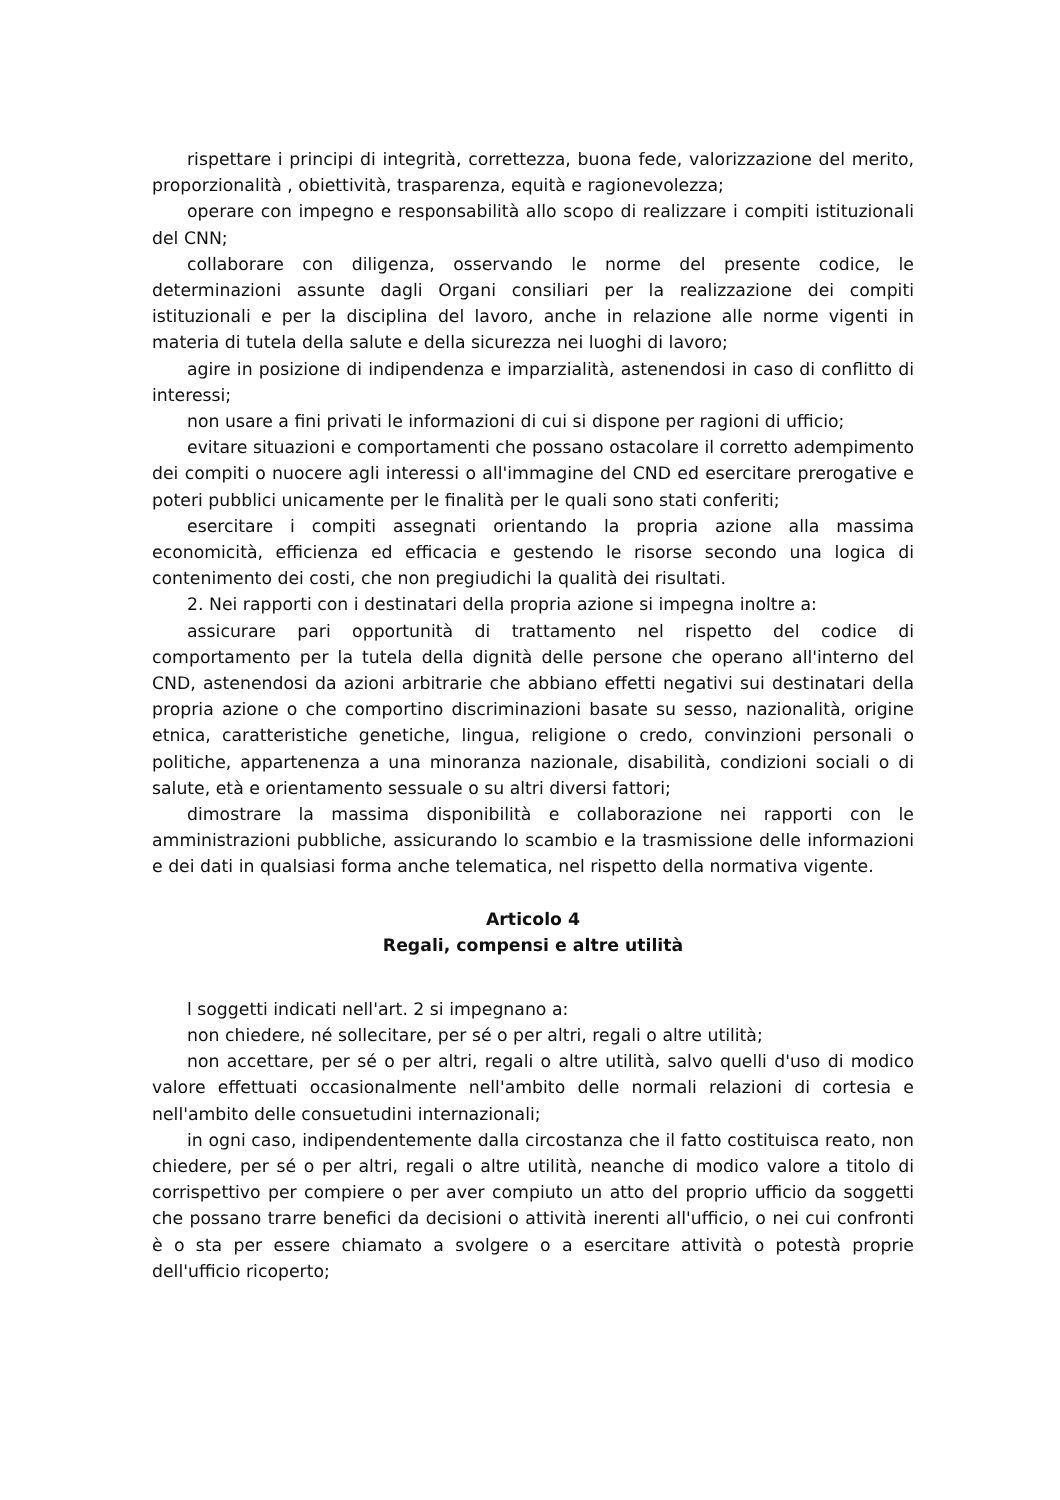rispettare i principi di integrità, correttezza, buona fede, valorizzazione del merito, proporzionalità , obiettività, trasparenza, equità e ragionevolezza;
operare con impegno e responsabilità allo scopo di realizzare i compiti istituzionali del CNN;
collaborare con diligenza, osservando le norme del presente codice, le determinazioni assunte dagli Organi consiliari per la realizzazione dei compiti istituzionali e per la disciplina del lavoro, anche in relazione alle norme vigenti in materia di tutela della salute e della sicurezza nei luoghi di lavoro;
agire in posizione di indipendenza e imparzialità, astenendosi in caso di conflitto di interessi;
non usare a fini privati le informazioni di cui si dispone per ragioni di ufficio;
evitare situazioni e comportamenti che possano ostacolare il corretto adempimento dei compiti o nuocere agli interessi o all'immagine del CND ed esercitare prerogative e poteri pubblici unicamente per le finalità per le quali sono stati conferiti;
esercitare i compiti assegnati orientando la propria azione alla massima economicità, efficienza ed efficacia e gestendo le risorse secondo una logica di contenimento dei costi, che non pregiudichi la qualità dei risultati.
2. Nei rapporti con i destinatari della propria azione si impegna inoltre a:
assicurare pari opportunità di trattamento nel rispetto del codice di comportamento per la tutela della dignità delle persone che operano all'interno del CND, astenendosi da azioni arbitrarie che abbiano effetti negativi sui destinatari della propria azione o che comportino discriminazioni basate su sesso, nazionalità, origine etnica, caratteristiche genetiche, lingua, religione o credo, convinzioni personali o politiche, appartenenza a una minoranza nazionale, disabilità, condizioni sociali o di salute, età e orientamento sessuale o su altri diversi fattori;
dimostrare la massima disponibilità e collaborazione nei rapporti con le amministrazioni pubbliche, assicurando lo scambio e la trasmissione delle informazioni e dei dati in qualsiasi forma anche telematica, nel rispetto della normativa vigente.
Articolo 4
Regali, compensi e altre utilità
l soggetti indicati nell'art. 2 si impegnano a:
non chiedere, né sollecitare, per sé o per altri, regali o altre utilità;
non accettare, per sé o per altri, regali o altre utilità, salvo quelli d'uso di modico valore effettuati occasionalmente nell'ambito delle normali relazioni di cortesia e nell'ambito delle consuetudini internazionali;
in ogni caso, indipendentemente dalla circostanza che il fatto costituisca reato, non chiedere, per sé o per altri, regali o altre utilità, neanche di modico valore a titolo di corrispettivo per compiere o per aver compiuto un atto del proprio ufficio da soggetti che possano trarre benefici da decisioni o attività inerenti all'ufficio, o nei cui confronti è o sta per essere chiamato a svolgere o a esercitare attività o potestà proprie dell'ufficio ricoperto;